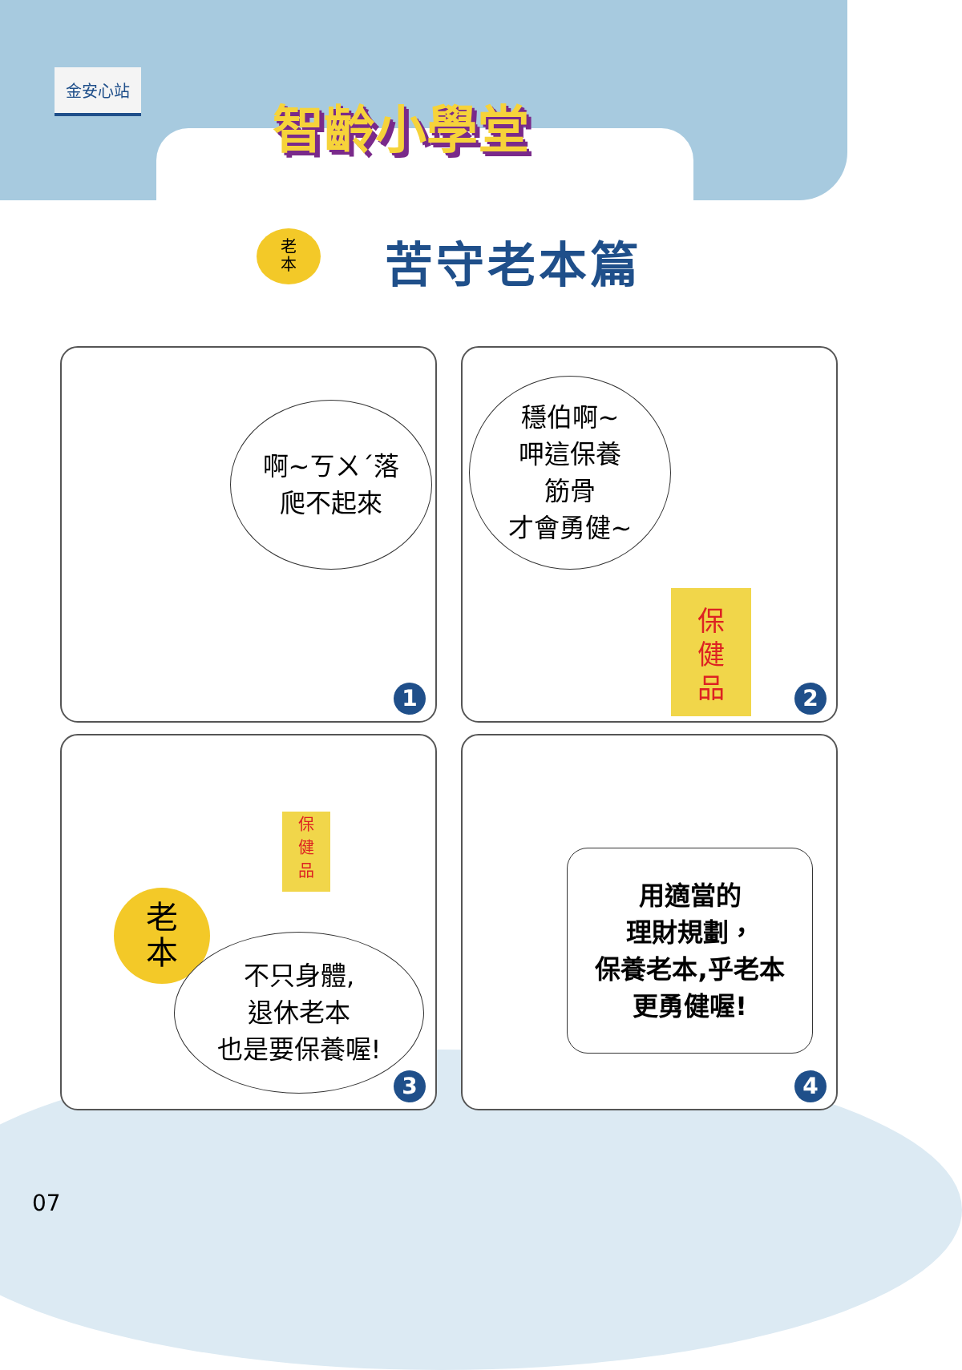金安心站
智齡小學堂
老
本
苦守老本篇
啊~ㄎㄨˊ落
爬不起來
1
穩伯啊~
呷這保養
筋骨
才會勇健~
保
健
品
2
老
本
保
健
品
不只身體,
退休老本
也是要保養喔!
3
用適當的
理財規劃，
保養老本,乎老本
更勇健喔!
4
07